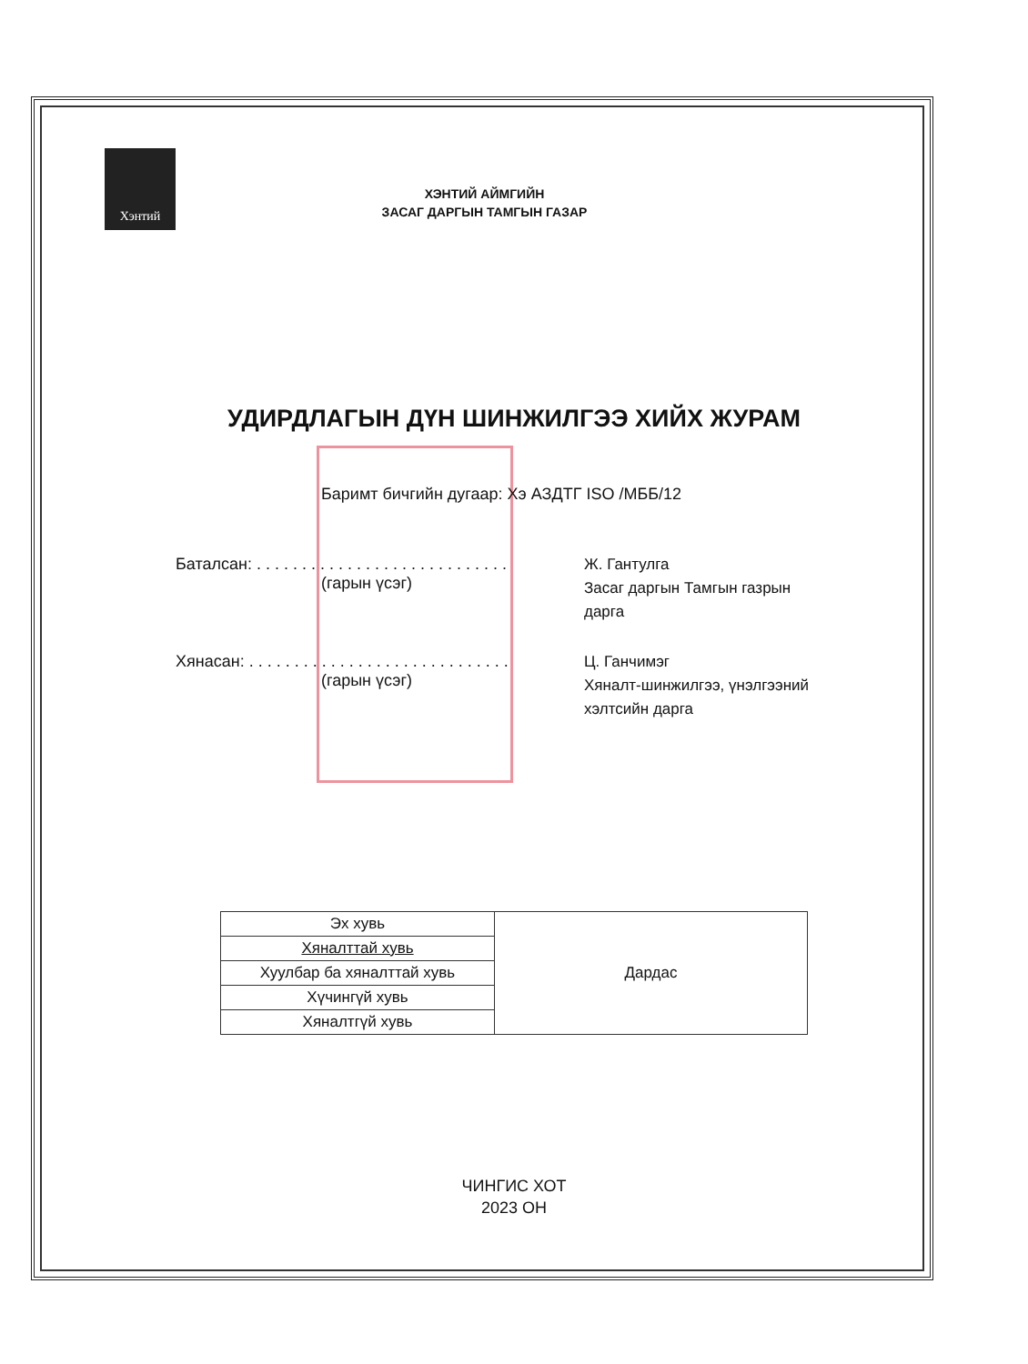Хэнтий
ХЭНТИЙ АЙМГИЙН
ЗАСАГ ДАРГЫН ТАМГЫН ГАЗАР
УДИРДЛАГЫН ДҮН ШИНЖИЛГЭЭ ХИЙХ ЖУРАМ
Баримт бичгийн дугаар: Хэ АЗДТГ ISO /МББ/12
Баталсан: . . . . . . . . . . . . . . . . . . . . . . . . . . . .
(гарын үсэг)
Ж. Гантулга
Засаг даргын Тамгын газрын
дарга
Хянасан: . . . . . . . . . . . . . . . . . . . . . . . . . . . . .
(гарын үсэг)
Ц. Ганчимэг
Хяналт-шинжилгээ, үнэлгээний
хэлтсийн дарга
| Эх хувь | Дардас |
| Хяналттай хувь | |
| Хуулбар ба хяналттай хувь | |
| Хүчингүй хувь | |
| Хяналтгүй хувь | |
ЧИНГИС ХОТ
2023 ОН